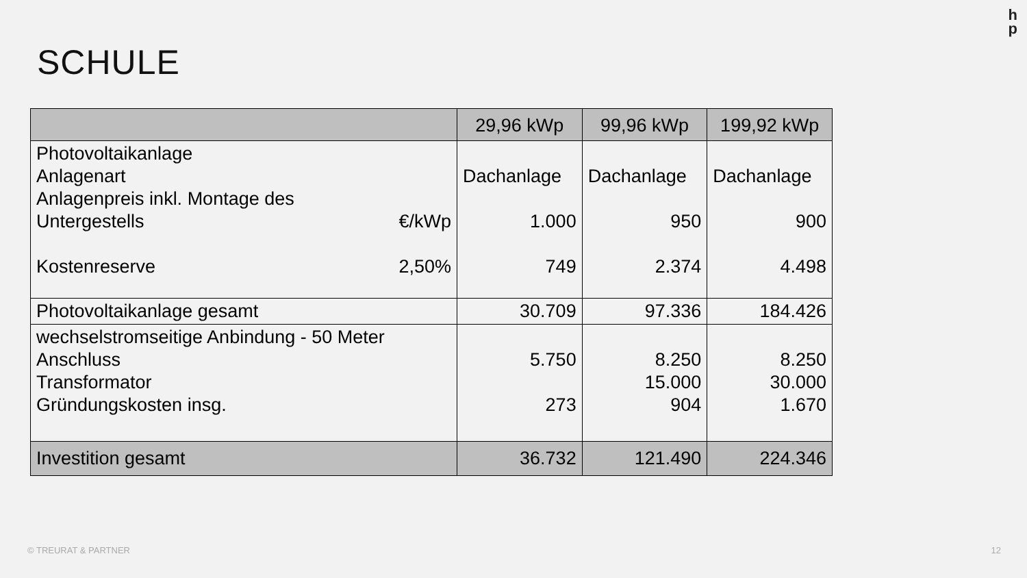h
p
SCHULE
| | 29,96 kWp | 99,96 kWp | 199,92 kWp |
| Photovoltaikanlage Anlagenart Anlagenpreis inkl. Montage des Untergestells €/kWp Kostenreserve 2,50% | Dachanlage 1.000 749 | Dachanlage 950 2.374 | Dachanlage 900 4.498 |
| Photovoltaikanlage gesamt | 30.709 | 97.336 | 184.426 |
| wechselstromseitige Anbindung - 50 Meter Anschluss Transformator Gründungskosten insg. | 5.750 273 | 8.250 15.000 904 | 8.250 30.000 1.670 |
| Investition gesamt | 36.732 | 121.490 | 224.346 |
© TREURAT & PARTNER 12